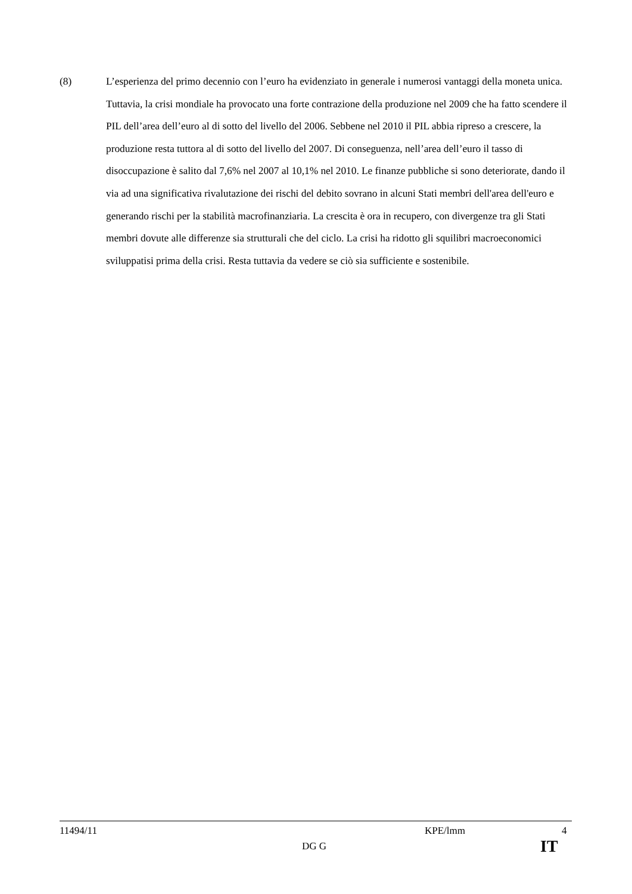(8) L’esperienza del primo decennio con l’euro ha evidenziato in generale i numerosi vantaggi della moneta unica. Tuttavia, la crisi mondiale ha provocato una forte contrazione della produzione nel 2009 che ha fatto scendere il PIL dell’area dell’euro al di sotto del livello del 2006. Sebbene nel 2010 il PIL abbia ripreso a crescere, la produzione resta tuttora al di sotto del livello del 2007. Di conseguenza, nell’area dell’euro il tasso di disoccupazione è salito dal 7,6% nel 2007 al 10,1% nel 2010. Le finanze pubbliche si sono deteriorate, dando il via ad una significativa rivalutazione dei rischi del debito sovrano in alcuni Stati membri dell'area dell'euro e generando rischi per la stabilità macrofinanziaria. La crescita è ora in recupero, con divergenze tra gli Stati membri dovute alle differenze sia strutturali che del ciclo. La crisi ha ridotto gli squilibri macroeconomici sviluppatisi prima della crisi. Resta tuttavia da vedere se ciò sia sufficiente e sostenibile.
11494/11 KPE/lmm 4
DG G IT